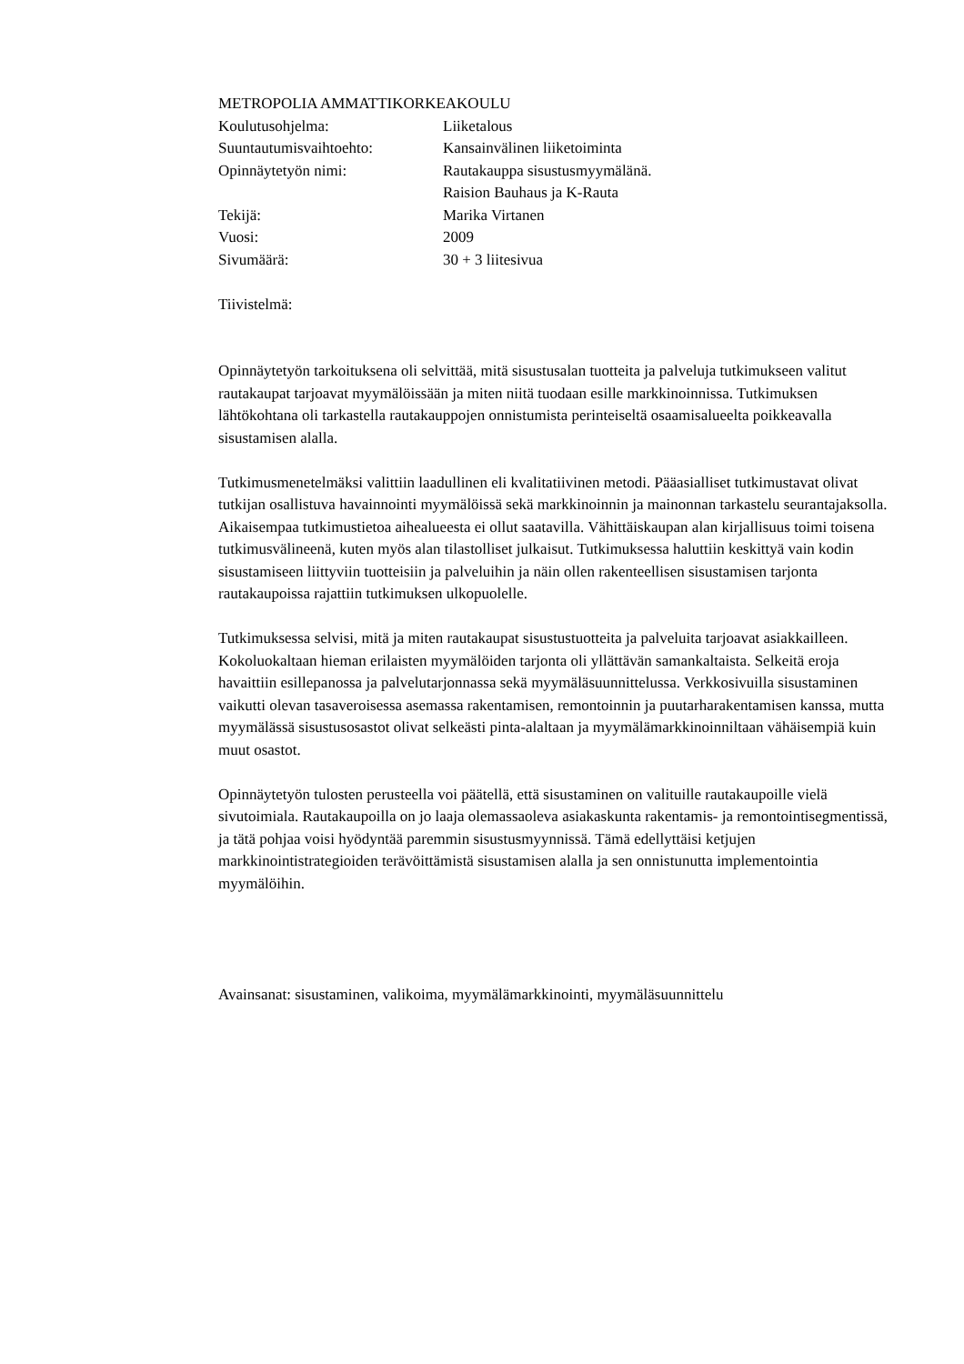METROPOLIA AMMATTIKORKEAKOULU
| Koulutusohjelma: | Liiketalous |
| Suuntautumisvaihtoehto: | Kansainvälinen liiketoiminta |
| Opinnäytetyön nimi: | Rautakauppa sisustusmyymälänä. Raision Bauhaus ja K-Rauta |
| Tekijä: | Marika Virtanen |
| Vuosi: | 2009 |
| Sivumäärä: | 30 + 3 liitesivua |
Tiivistelmä:
Opinnäytetyön tarkoituksena oli selvittää, mitä sisustusalan tuotteita ja palveluja tutkimukseen valitut rautakaupat tarjoavat myymälöissään ja miten niitä tuodaan esille markkinoinnissa. Tutkimuksen lähtökohtana oli tarkastella rautakauppojen onnistumista perinteiseltä osaamisalueelta poikkeavalla sisustamisen alalla.
Tutkimusmenetelmäksi valittiin laadullinen eli kvalitatiivinen metodi. Pääasialliset tutkimustavat olivat tutkijan osallistuva havainnointi myymälöissä sekä markkinoinnin ja mainonnan tarkastelu seurantajaksolla. Aikaisempaa tutkimustietoa aihealueesta ei ollut saatavilla. Vähittäiskaupan alan kirjallisuus toimi toisena tutkimusvälineenä, kuten myös alan tilastolliset julkaisut. Tutkimuksessa haluttiin keskittyä vain kodin sisustamiseen liittyviin tuotteisiin ja palveluihin ja näin ollen rakenteellisen sisustamisen tarjonta rautakaupoissa rajattiin tutkimuksen ulkopuolelle.
Tutkimuksessa selvisi, mitä ja miten rautakaupat sisustustuotteita ja palveluita tarjoavat asiakkailleen. Kokoluokaltaan hieman erilaisten myymälöiden tarjonta oli yllättävän samankaltaista. Selkeitä eroja havaittiin esillepanossa ja palvelutarjonnassa sekä myymäläsuunnittelussa. Verkkosivuilla sisustaminen vaikutti olevan tasaveroisessa asemassa rakentamisen, remontoinnin ja puutarharakentamisen kanssa, mutta myymälässä sisustusosastot olivat selkeästi pinta-alaltaan ja myymälämarkkinoinniltaan vähäisempiä kuin muut osastot.
Opinnäytetyön tulosten perusteella voi päätellä, että sisustaminen on valituille rautakaupoille vielä sivutoimiala. Rautakaupoilla on jo laaja olemassaoleva asiakaskunta rakentamis- ja remontointisegmentissä, ja tätä pohjaa voisi hyödyntää paremmin sisustusmyynnissä. Tämä edellyttäisi ketjujen markkinointistrategioiden terävöittämistä sisustamisen alalla ja sen onnistunutta implementointia myymälöihin.
Avainsanat: sisustaminen, valikoima, myymälämarkkinointi, myymäläsuunnittelu